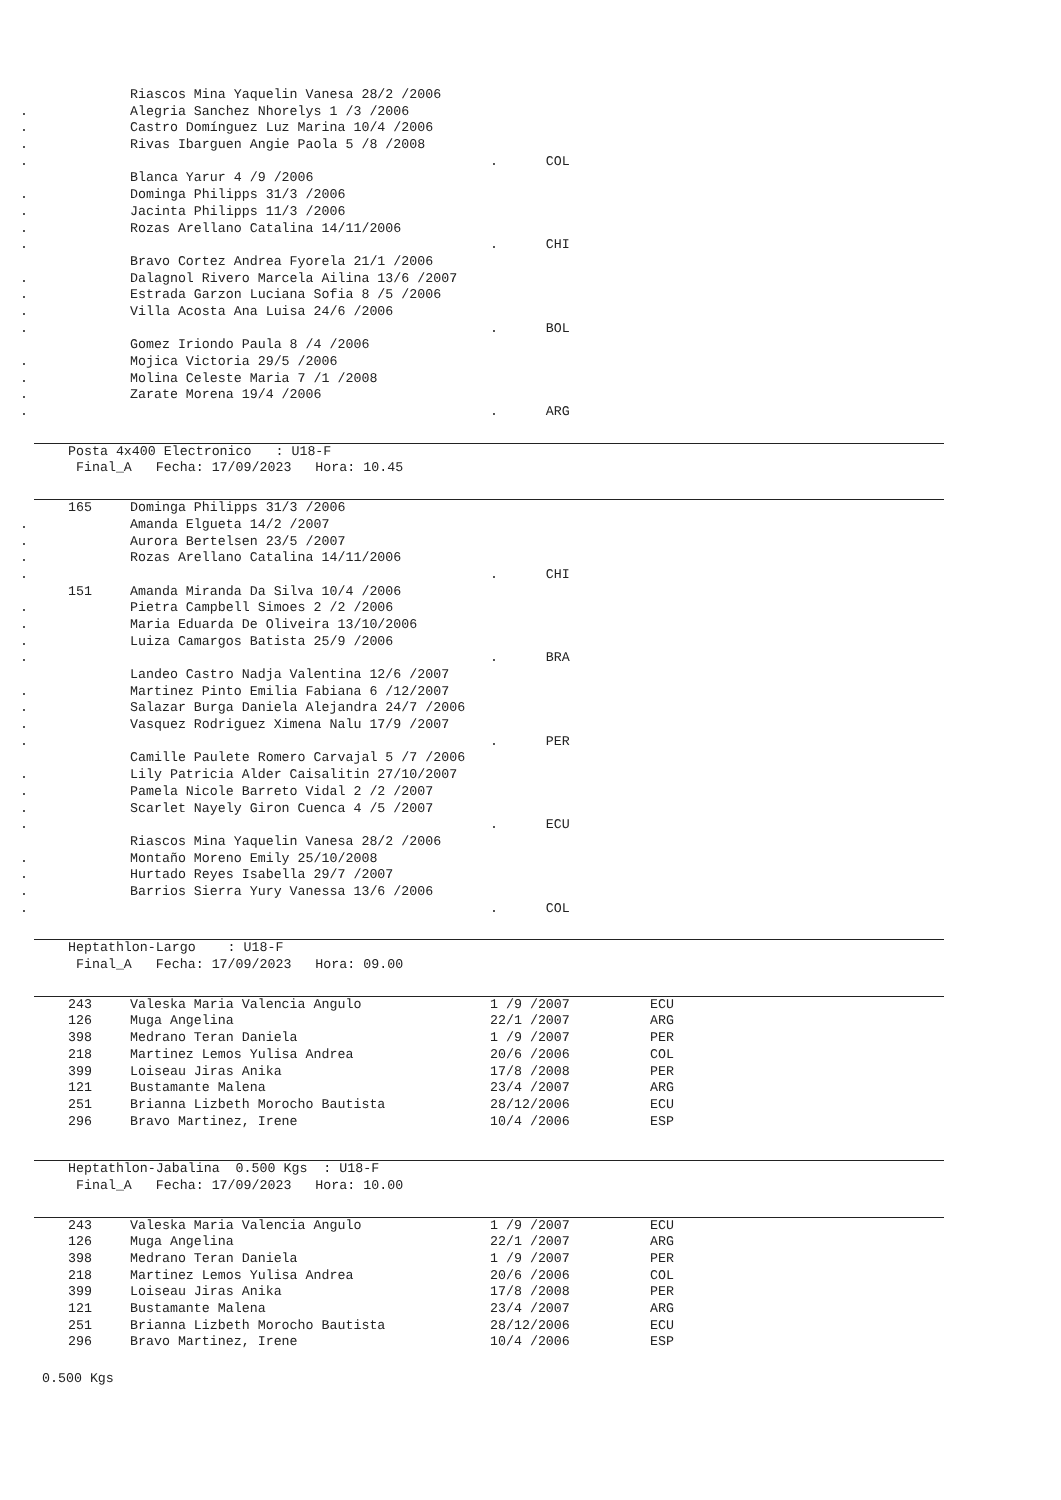| | | Riascos Mina Yaquelin Vanesa 28/2 /2006 | | |
| . | | Alegria Sanchez Nhorelys 1 /3 /2006 | | |
| . | | Castro Domínguez Luz Marina 10/4 /2006 | | |
| . | | Rivas Ibarguen Angie Paola 5 /8 /2008 | | |
| . | | | . COL | |
| | | Blanca Yarur 4 /9 /2006 | | |
| . | | Dominga Philipps 31/3 /2006 | | |
| . | | Jacinta Philipps 11/3 /2006 | | |
| . | | Rozas Arellano Catalina 14/11/2006 | | |
| . | | | . CHI | |
| | | Bravo Cortez Andrea Fyorela 21/1 /2006 | | |
| . | | Dalagnol Rivero Marcela Ailina 13/6 /2007 | | |
| . | | Estrada Garzon Luciana Sofia 8 /5 /2006 | | |
| . | | Villa Acosta Ana Luisa 24/6 /2006 | | |
| . | | | . BOL | |
| | | Gomez Iriondo Paula 8 /4 /2006 | | |
| . | | Mojica Victoria 29/5 /2006 | | |
| . | | Molina Celeste Maria 7 /1 /2008 | | |
| . | | Zarate Morena 19/4 /2006 | | |
| . | | | . ARG | |
Posta 4x400 Electronico : U18-F Final_A Fecha: 17/09/2023 Hora: 10.45
| | 165 | Dominga Philipps 31/3 /2006 | | |
| . | | Amanda Elgueta 14/2 /2007 | | |
| . | | Aurora Bertelsen 23/5 /2007 | | |
| . | | Rozas Arellano Catalina 14/11/2006 | | |
| . | | | . CHI | |
| | 151 | Amanda Miranda Da Silva 10/4 /2006 | | |
| . | | Pietra Campbell Simoes 2 /2 /2006 | | |
| . | | Maria Eduarda De Oliveira 13/10/2006 | | |
| . | | Luiza Camargos Batista 25/9 /2006 | | |
| . | | | . BRA | |
| | | Landeo Castro Nadja Valentina 12/6 /2007 | | |
| . | | Martinez Pinto Emilia Fabiana 6 /12/2007 | | |
| . | | Salazar Burga Daniela Alejandra 24/7 /2006 | | |
| . | | Vasquez Rodriguez Ximena Nalu 17/9 /2007 | | |
| . | | | . PER | |
| | | Camille Paulete Romero Carvajal 5 /7 /2006 | | |
| . | | Lily Patricia Alder Caisalitin 27/10/2007 | | |
| . | | Pamela Nicole Barreto Vidal 2 /2 /2007 | | |
| . | | Scarlet Nayely Giron Cuenca 4 /5 /2007 | | |
| . | | | . ECU | |
| | | Riascos Mina Yaquelin Vanesa 28/2 /2006 | | |
| . | | Montaño Moreno Emily 25/10/2008 | | |
| . | | Hurtado Reyes Isabella 29/7 /2007 | | |
| . | | Barrios Sierra Yury Vanessa 13/6 /2006 | | |
| . | | | . COL | |
Heptathlon-Largo : U18-F Final_A Fecha: 17/09/2023 Hora: 09.00
| | 243 | Valeska Maria Valencia Angulo | 1 /9 /2007 | ECU |
| | 126 | Muga Angelina | 22/1 /2007 | ARG |
| | 398 | Medrano Teran Daniela | 1 /9 /2007 | PER |
| | 218 | Martinez Lemos Yulisa Andrea | 20/6 /2006 | COL |
| | 399 | Loiseau Jiras Anika | 17/8 /2008 | PER |
| | 121 | Bustamante Malena | 23/4 /2007 | ARG |
| | 251 | Brianna Lizbeth Morocho Bautista | 28/12/2006 | ECU |
| | 296 | Bravo Martinez, Irene | 10/4 /2006 | ESP |
Heptathlon-Jabalina 0.500 Kgs : U18-F Final_A Fecha: 17/09/2023 Hora: 10.00
| | 243 | Valeska Maria Valencia Angulo | 1 /9 /2007 | ECU |
| | 126 | Muga Angelina | 22/1 /2007 | ARG |
| | 398 | Medrano Teran Daniela | 1 /9 /2007 | PER |
| | 218 | Martinez Lemos Yulisa Andrea | 20/6 /2006 | COL |
| | 399 | Loiseau Jiras Anika | 17/8 /2008 | PER |
| | 121 | Bustamante Malena | 23/4 /2007 | ARG |
| | 251 | Brianna Lizbeth Morocho Bautista | 28/12/2006 | ECU |
| | 296 | Bravo Martinez, Irene | 10/4 /2006 | ESP |
0.500 Kgs